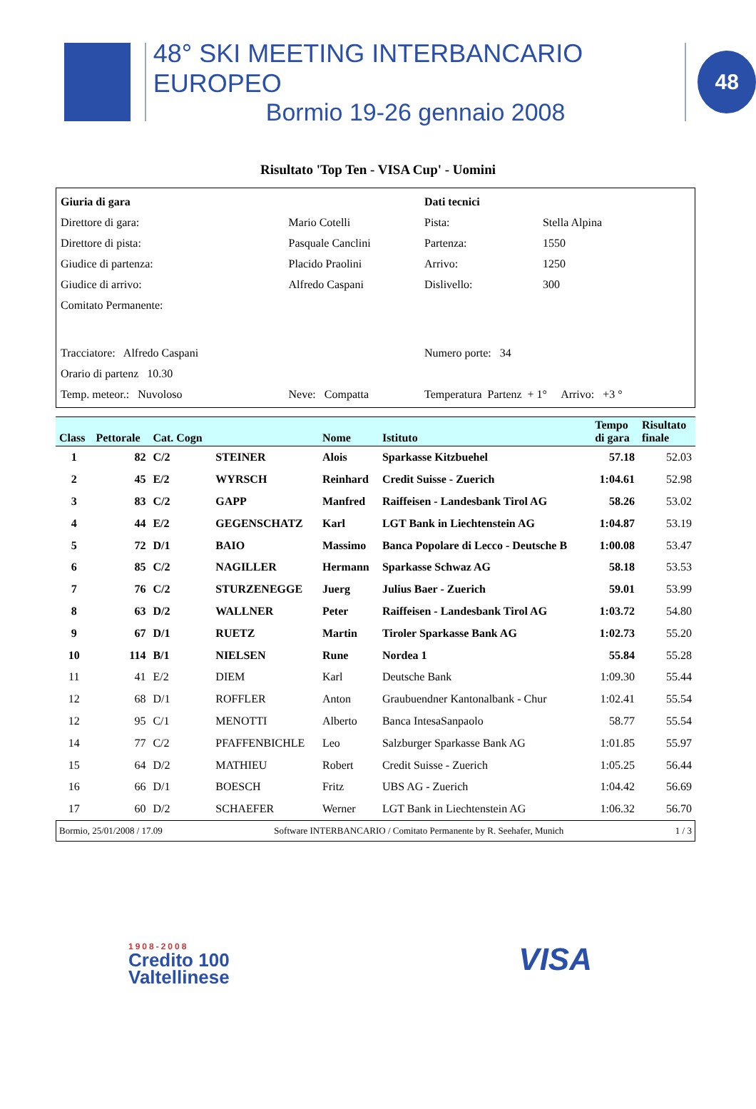48° SKI MEETING INTERBANCARIO EUROPEO
Bormio 19-26 gennaio 2008
48
Risultato 'Top Ten - VISA Cup' - Uomini
| Giuria di gara | |
| Direttore di gara: | Mario Cotelli |
| Direttore di pista: | Pasquale Canclini |
| Giudice di partenza: | Placido Praolini |
| Giudice di arrivo: | Alfredo Caspani |
| Comitato Permanente: | |
| Tracciatore: Alfredo Caspani | |
| Orario di partenz 10.30 | |
| Temp. meteor.: Nuvoloso | Neve: Compatta |
| Dati tecnici | |
| Pista: | Stella Alpina |
| Partenza: | 1550 |
| Arrivo: | 1250 |
| Dislivello: | 300 |
| Numero porte: 34 | |
| Temperatura Partenz + 1° Arrivo: +3 ° | |
| Class | Pettorale | Cat. Cogn | | Nome | Istituto | Tempo di gara | Risultato finale |
| --- | --- | --- | --- | --- | --- | --- | --- |
| 1 | 82 | C/2 | STEINER | Alois | Sparkasse Kitzbuehel | 57.18 | 52.03 |
| 2 | 45 | E/2 | WYRSCH | Reinhard | Credit Suisse - Zuerich | 1:04.61 | 52.98 |
| 3 | 83 | C/2 | GAPP | Manfred | Raiffeisen - Landesbank Tirol AG | 58.26 | 53.02 |
| 4 | 44 | E/2 | GEGENSCHATZ | Karl | LGT Bank in Liechtenstein AG | 1:04.87 | 53.19 |
| 5 | 72 | D/1 | BAIO | Massimo | Banca Popolare di Lecco - Deutsche B | 1:00.08 | 53.47 |
| 6 | 85 | C/2 | NAGILLER | Hermann | Sparkasse Schwaz AG | 58.18 | 53.53 |
| 7 | 76 | C/2 | STURZENEGGE | Juerg | Julius Baer - Zuerich | 59.01 | 53.99 |
| 8 | 63 | D/2 | WALLNER | Peter | Raiffeisen - Landesbank Tirol AG | 1:03.72 | 54.80 |
| 9 | 67 | D/1 | RUETZ | Martin | Tiroler Sparkasse Bank AG | 1:02.73 | 55.20 |
| 10 | 114 | B/1 | NIELSEN | Rune | Nordea 1 | 55.84 | 55.28 |
| 11 | 41 | E/2 | DIEM | Karl | Deutsche Bank | 1:09.30 | 55.44 |
| 12 | 68 | D/1 | ROFFLER | Anton | Graubuendner Kantonalbank - Chur | 1:02.41 | 55.54 |
| 12 | 95 | C/1 | MENOTTI | Alberto | Banca IntesaSanpaolo | 58.77 | 55.54 |
| 14 | 77 | C/2 | PFAFFENBICHLE | Leo | Salzburger Sparkasse Bank AG | 1:01.85 | 55.97 |
| 15 | 64 | D/2 | MATHIEU | Robert | Credit Suisse - Zuerich | 1:05.25 | 56.44 |
| 16 | 66 | D/1 | BOESCH | Fritz | UBS AG - Zuerich | 1:04.42 | 56.69 |
| 17 | 60 | D/2 | SCHAEFER | Werner | LGT Bank in Liechtenstein AG | 1:06.32 | 56.70 |
Bormio, 25/01/2008 / 17.09 Software INTERBANCARIO / Comitato Permanente by R. Seehafer, Munich 1 / 3
1908-2008
Credito 100
Valtellinese
VISA